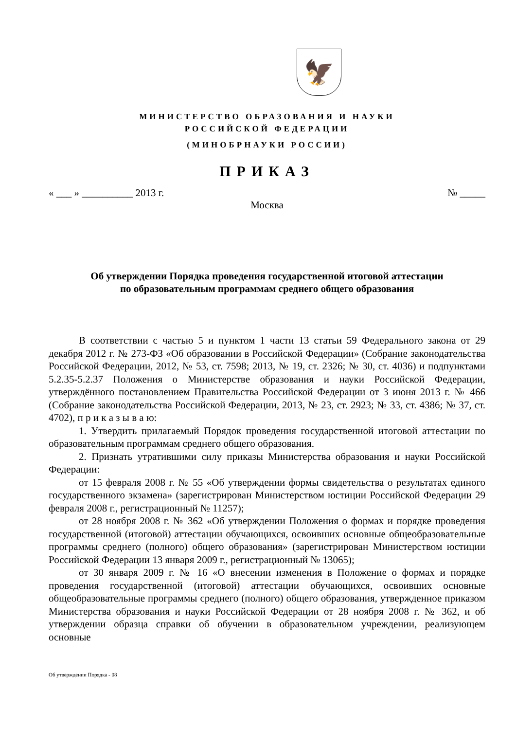🦅
МИНИСТЕРСТВО ОБРАЗОВАНИЯ И НАУКИ
РОССИЙСКОЙ ФЕДЕРАЦИИ
(МИНОБРНАУКИ РОССИИ)
ПРИКАЗ
« ___ » __________ 2013 г. № _____
Москва
Об утверждении Порядка проведения государственной итоговой аттестации
по образовательным программам среднего общего образования
В соответствии с частью 5 и пунктом 1 части 13 статьи 59 Федерального закона от 29 декабря 2012 г. № 273-ФЗ «Об образовании в Российской Федерации» (Собрание законодательства Российской Федерации, 2012, № 53, ст. 7598; 2013, № 19, ст. 2326; № 30, ст. 4036) и подпунктами 5.2.35-5.2.37 Положения о Министерстве образования и науки Российской Федерации, утверждённого постановлением Правительства Российской Федерации от 3 июня 2013 г. № 466 (Собрание законодательства Российской Федерации, 2013, № 23, ст. 2923; № 33, ст. 4386; № 37, ст. 4702), п р и к а з ы в а ю:
1. Утвердить прилагаемый Порядок проведения государственной итоговой аттестации по образовательным программам среднего общего образования.
2. Признать утратившими силу приказы Министерства образования и науки Российской Федерации:
от 15 февраля 2008 г. № 55 «Об утверждении формы свидетельства о результатах единого государственного экзамена» (зарегистрирован Министерством юстиции Российской Федерации 29 февраля 2008 г., регистрационный № 11257);
от 28 ноября 2008 г. № 362 «Об утверждении Положения о формах и порядке проведения государственной (итоговой) аттестации обучающихся, освоивших основные общеобразовательные программы среднего (полного) общего образования» (зарегистрирован Министерством юстиции Российской Федерации 13 января 2009 г., регистрационный № 13065);
от 30 января 2009 г. № 16 «О внесении изменения в Положение о формах и порядке проведения государственной (итоговой) аттестации обучающихся, освоивших основные общеобразовательные программы среднего (полного) общего образования, утвержденное приказом Министерства образования и науки Российской Федерации от 28 ноября 2008 г. № 362, и об утверждении образца справки об обучении в образовательном учреждении, реализующем основные
Об утверждении Порядка - 08